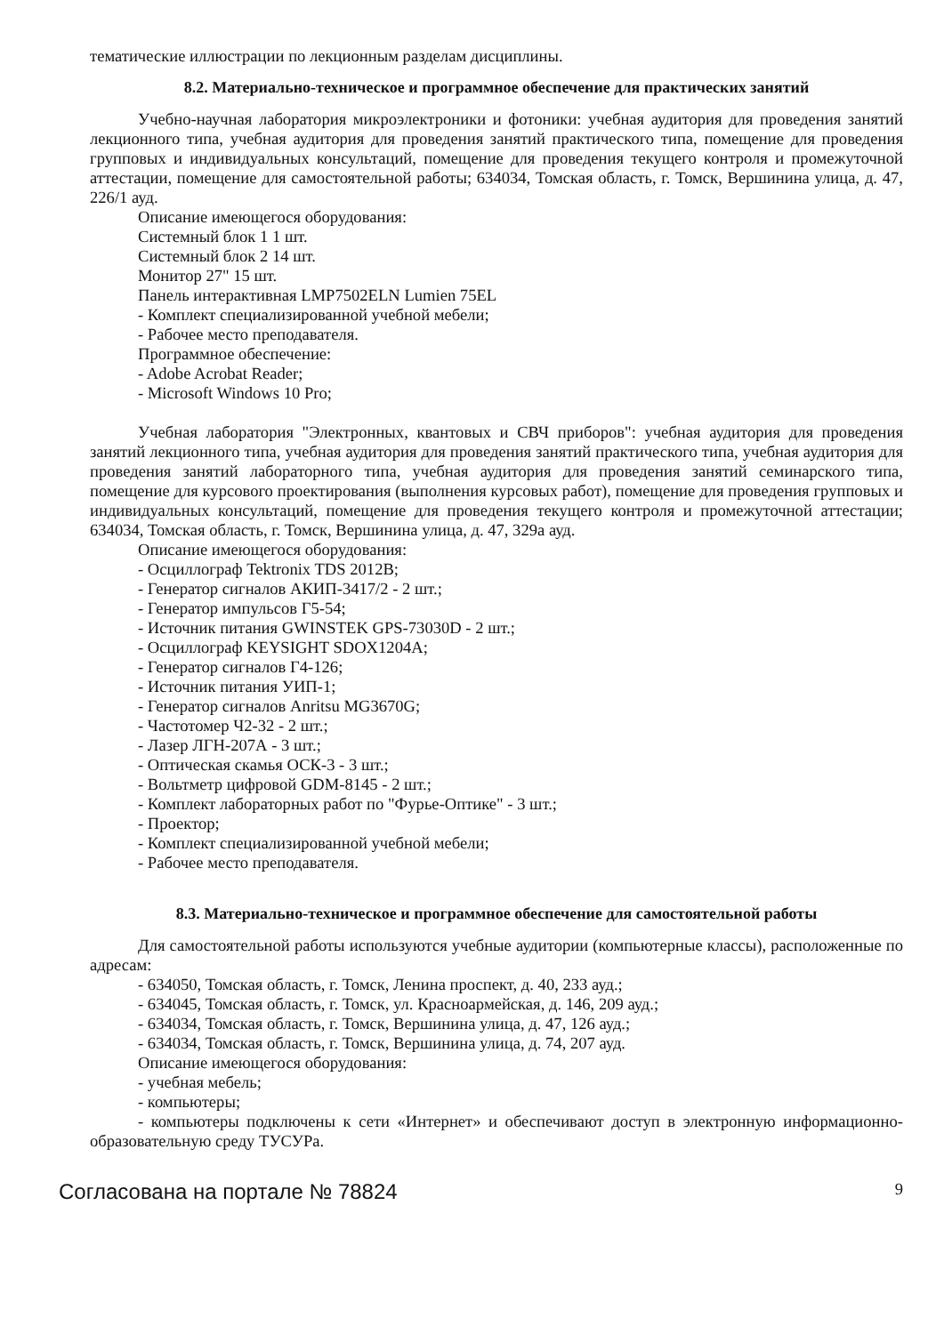тематические иллюстрации по лекционным разделам дисциплины.
8.2. Материально-техническое и программное обеспечение для практических занятий
Учебно-научная лаборатория микроэлектроники и фотоники: учебная аудитория для проведения занятий лекционного типа, учебная аудитория для проведения занятий практического типа, помещение для проведения групповых и индивидуальных консультаций, помещение для проведения текущего контроля и промежуточной аттестации, помещение для самостоятельной работы; 634034, Томская область, г. Томск, Вершинина улица, д. 47, 226/1 ауд.
Описание имеющегося оборудования:
Системный блок 1 1 шт.
Системный блок 2 14 шт.
Монитор 27" 15 шт.
Панель интерактивная LMP7502ELN Lumien 75EL
- Комплект специализированной учебной мебели;
- Рабочее место преподавателя.
Программное обеспечение:
- Adobe Acrobat Reader;
- Microsoft Windows 10 Pro;
Учебная лаборатория "Электронных, квантовых и СВЧ приборов": учебная аудитория для проведения занятий лекционного типа, учебная аудитория для проведения занятий практического типа, учебная аудитория для проведения занятий лабораторного типа, учебная аудитория для проведения занятий семинарского типа, помещение для курсового проектирования (выполнения курсовых работ), помещение для проведения групповых и индивидуальных консультаций, помещение для проведения текущего контроля и промежуточной аттестации; 634034, Томская область, г. Томск, Вершинина улица, д. 47, 329а ауд.
Описание имеющегося оборудования:
- Осциллограф Tektronix TDS 2012B;
- Генератор сигналов АКИП-3417/2 - 2 шт.;
- Генератор импульсов Г5-54;
- Источник питания GWINSTEK GPS-73030D - 2 шт.;
- Осциллограф KEYSIGHT SDOX1204A;
- Генератор сигналов Г4-126;
- Источник питания УИП-1;
- Генератор сигналов Anritsu MG3670G;
- Частотомер Ч2-32 - 2 шт.;
- Лазер ЛГН-207А - 3 шт.;
- Оптическая скамья ОСК-3 - 3 шт.;
- Вольтметр цифровой GDM-8145 - 2 шт.;
- Комплект лабораторных работ по "Фурье-Оптике" - 3 шт.;
- Проектор;
- Комплект специализированной учебной мебели;
- Рабочее место преподавателя.
8.3. Материально-техническое и программное обеспечение для самостоятельной работы
Для самостоятельной работы используются учебные аудитории (компьютерные классы), расположенные по адресам:
- 634050, Томская область, г. Томск, Ленина проспект, д. 40, 233 ауд.;
- 634045, Томская область, г. Томск, ул. Красноармейская, д. 146, 209 ауд.;
- 634034, Томская область, г. Томск, Вершинина улица, д. 47, 126 ауд.;
- 634034, Томская область, г. Томск, Вершинина улица, д. 74, 207 ауд.
Описание имеющегося оборудования:
- учебная мебель;
- компьютеры;
- компьютеры подключены к сети «Интернет» и обеспечивают доступ в электронную информационно-образовательную среду ТУСУРа.
Согласована на портале № 78824 9